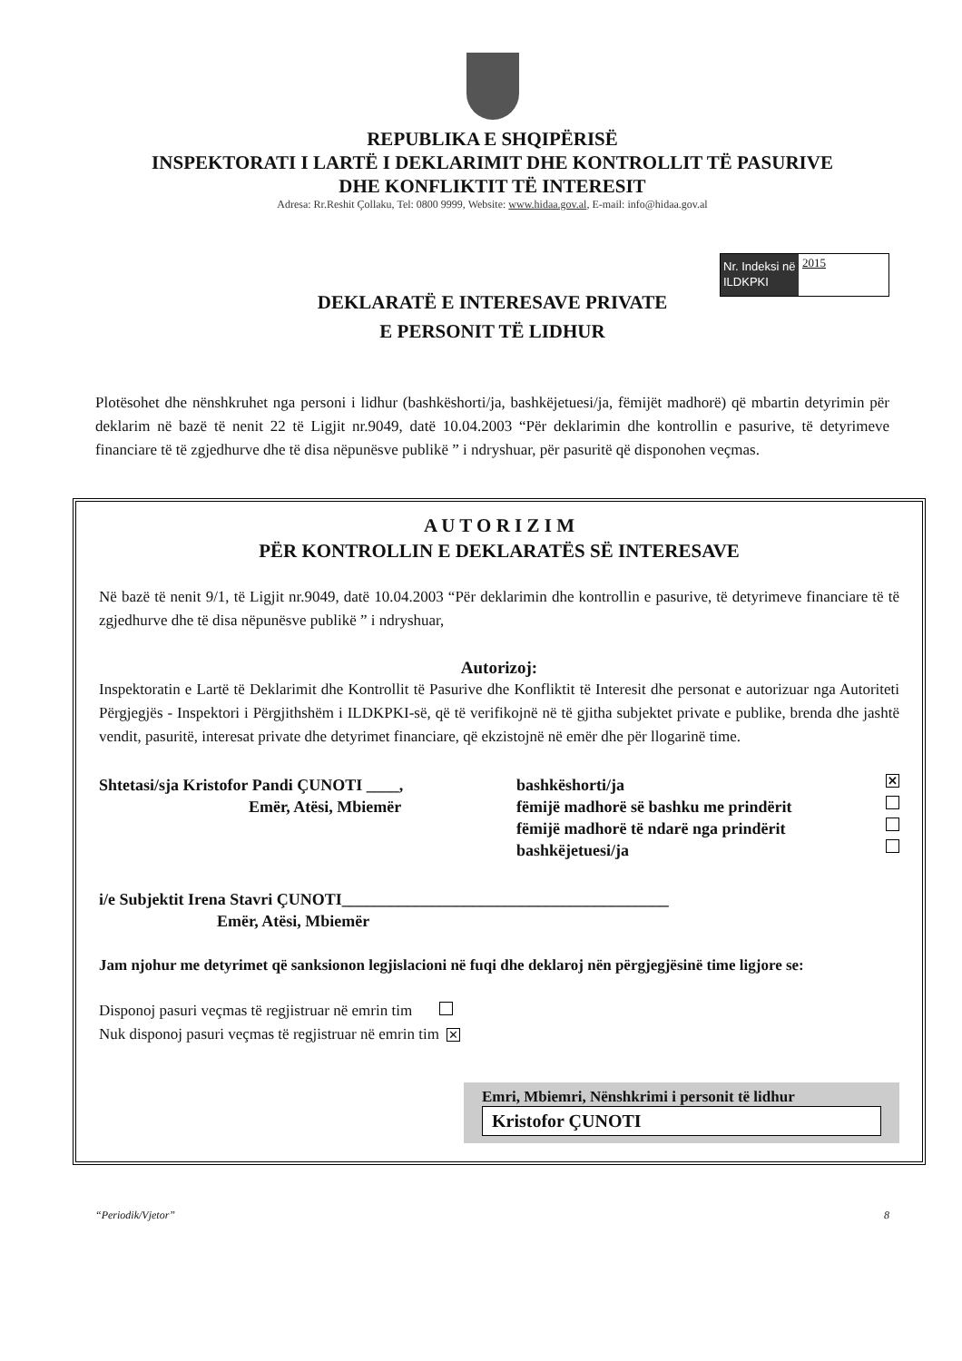REPUBLIKA E SHQIPËRISË
INSPEKTORATI I LARTË I DEKLARIMIT DHE KONTROLLIT TË PASURIVE
DHE KONFLIKTIT TË INTERESIT
Adresa: Rr.Reshit Çollaku, Tel: 0800 9999, Website: www.hidaa.gov.al, E-mail: info@hidaa.gov.al
Nr. Indeksi në ILDKPKI
2015
DEKLARATË E INTERESAVE PRIVATE
E PERSONIT TË LIDHUR
Plotësohet dhe nënshkruhet nga personi i lidhur (bashkëshorti/ja, bashkëjetuesi/ja, fëmijët madhorë) që mbartin detyrimin për deklarim në bazë të nenit 22 të Ligjit nr.9049, datë 10.04.2003 “Për deklarimin dhe kontrollin e pasurive, të detyrimeve financiare të të zgjedhurve dhe të disa nëpunësve publikë ” i ndryshuar, për pasuritë që disponohen veçmas.
A U T O R I Z I M
PËR KONTROLLIN E DEKLARATËS SË INTERESAVE
Në bazë të nenit 9/1, të Ligjit nr.9049, datë 10.04.2003 “Për deklarimin dhe kontrollin e pasurive, të detyrimeve financiare të të zgjedhurve dhe të disa nëpunësve publikë ” i ndryshuar,
Autorizoj:
Inspektoratin e Lartë të Deklarimit dhe Kontrollit të Pasurive dhe Konfliktit të Interesit dhe personat e autorizuar nga Autoriteti Përgjegjës - Inspektori i Përgjithshëm i ILDKPKI-së, që të verifikojnë në të gjitha subjektet private e publike, brenda dhe jashtë vendit, pasuritë, interesat private dhe detyrimet financiare, që ekzistojnë në emër dhe për llogarinë time.
Shtetasi/sja Kristofor Pandi ÇUNOTI ____,
Emër, Atësi, Mbiemër
bashkëshorti/ja ✕
fëmijë madhorë së bashku me prindërit
fëmijë madhorë të ndarë nga prindërit
bashkëjetuesi/ja
i/e Subjektit Irena Stavri ÇUNOTI________________________________________
Emër, Atësi, Mbiemër
Jam njohur me detyrimet që sanksionon legjislacioni në fuqi dhe deklaroj nën përgjegjësinë time ligjore se:
Disponoj pasuri veçmas të regjistruar në emrin tim
Nuk disponoj pasuri veçmas të regjistruar në emrin tim ✕
Emri, Mbiemri, Nënshkrimi i personit të lidhur
Kristofor ÇUNOTI
“Periodik/Vjetor” 8